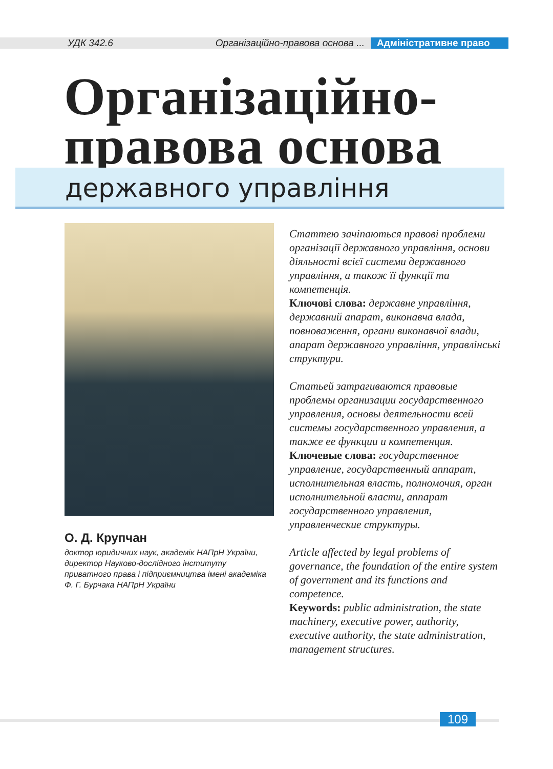УДК 342.6 Організаційно-правова основа ... Адміністративне право
Організаційно-
правова основа
державного управління
О. Д. Крупчан
доктор юридичних наук, академік НАПрН України, директор Науково-дослідного інституту приватного права і підприємництва імені академіка Ф. Г. Бурчака НАПрН України
Статтею зачіпаються правові проблеми організації державного управління, основи діяльності всієї системи державного управління, а також її функції та компетенція.
Ключові слова: державне управління, державний апарат, виконавча влада, повноваження, органи виконавчої влади, апарат державного управління, управлінські структури.
Статьей затрагиваются правовые проблемы организации государственного управления, основы деятельности всей системы государственного управления, а также ее функции и компетенция.
Ключевые слова: государственное управление, государственный аппарат, исполнительная власть, полномочия, орган исполнительной власти, аппарат государственного управления, управленческие структуры.
Article affected by legal problems of governance, the foundation of the entire system of government and its functions and competence.
Keywords: public administration, the state machinery, executive power, authority, executive authority, the state administration, management structures.
109